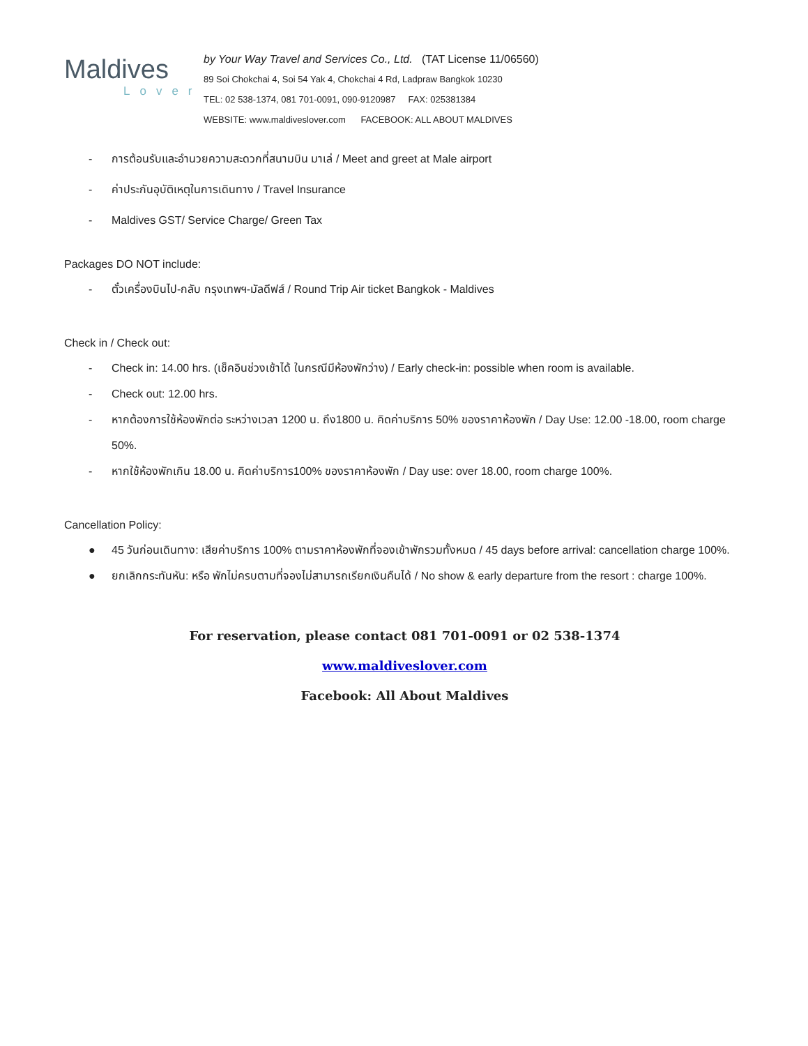Maldives
Lover
by Your Way Travel and Services Co., Ltd. (TAT License 11/06560)
89 Soi Chokchai 4, Soi 54 Yak 4, Chokchai 4 Rd, Ladpraw Bangkok 10230
TEL: 02 538-1374, 081 701-0091, 090-9120987 FAX: 025381384
WEBSITE: www.maldiveslover.com FACEBOOK: ALL ABOUT MALDIVES
- การต้อนรับและอำนวยความสะดวกที่สนามบิน มาเล่ / Meet and greet at Male airport
- ค่าประกันอุบัติเหตุในการเดินทาง / Travel Insurance
- Maldives GST/ Service Charge/ Green Tax
Packages DO NOT include:
- ตั๋วเครื่องบินไป-กลับ กรุงเทพฯ-มัลดีฟส์ / Round Trip Air ticket Bangkok - Maldives
Check in / Check out:
- Check in: 14.00 hrs. (เช็คอินช่วงเช้าได้ ในกรณีมีห้องพักว่าง) / Early check-in: possible when room is available.
- Check out: 12.00 hrs.
- หากต้องการใช้ห้องพักต่อ ระหว่างเวลา 1200 น. ถึง1800 น. คิดค่าบริการ 50% ของราคาห้องพัก / Day Use: 12.00 -18.00, room charge 50%.
- หากใช้ห้องพักเกิน 18.00 น. คิดค่าบริการ100% ของราคาห้องพัก / Day use: over 18.00, room charge 100%.
Cancellation Policy:
● 45 วันก่อนเดินทาง: เสียค่าบริการ 100% ตามราคาห้องพักที่จองเข้าพักรวมทั้งหมด / 45 days before arrival: cancellation charge 100%.
● ยกเลิกกระทันหัน: หรือ พักไม่ครบตามที่จองไม่สามารถเรียกเงินคืนได้ / No show & early departure from the resort : charge 100%.
For reservation, please contact 081 701-0091 or 02 538-1374
www.maldiveslover.com
Facebook: All About Maldives